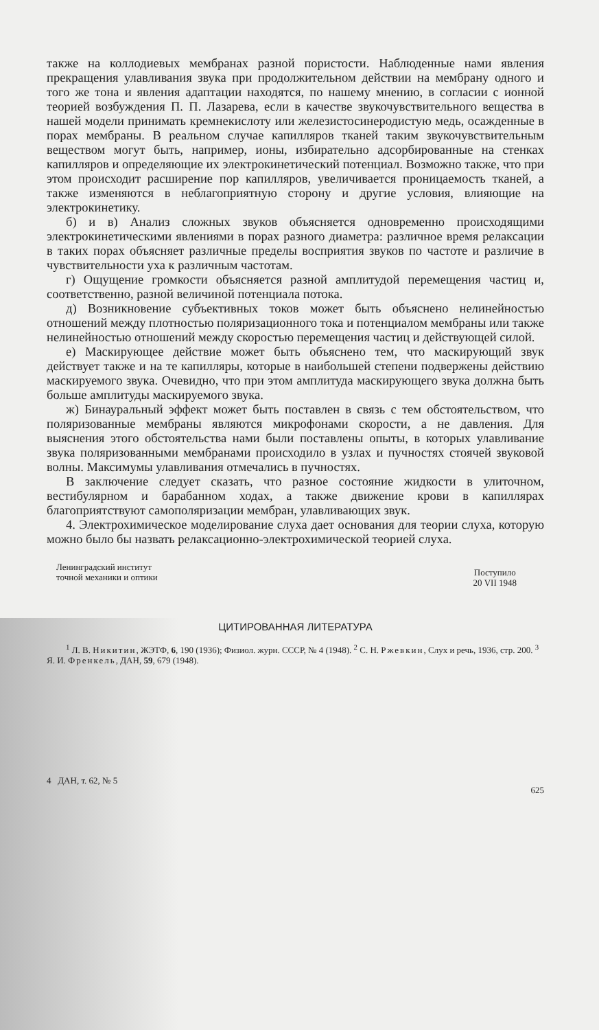также на коллодиевых мембранах разной пористости. Наблюденные нами явления прекращения улавливания звука при продолжительном действии на мембрану одного и того же тона и явления адаптации находятся, по нашему мнению, в согласии с ионной теорией возбуждения П. П. Лазарева, если в качестве звукочувствительного вещества в нашей модели принимать кремнекислоту или железистосинеродистую медь, осажденные в порах мембраны. В реальном случае капилляров тканей таким звукочувствительным веществом могут быть, например, ионы, избирательно адсорбированные на стенках капилляров и определяющие их электрокинетический потенциал. Возможно также, что при этом происходит расширение пор капилляров, увеличивается проницаемость тканей, а также изменяются в неблагоприятную сторону и другие условия, влияющие на электрокинетику.
б) и в) Анализ сложных звуков объясняется одновременно происходящими электрокинетическими явлениями в порах разного диаметра: различное время релаксации в таких порах объясняет различные пределы восприятия звуков по частоте и различие в чувствительности уха к различным частотам.
г) Ощущение громкости объясняется разной амплитудой перемещения частиц и, соответственно, разной величиной потенциала потока.
д) Возникновение субъективных токов может быть объяснено нелинейностью отношений между плотностью поляризационного тока и потенциалом мембраны или также нелинейностью отношений между скоростью перемещения частиц и действующей силой.
е) Маскирующее действие может быть объяснено тем, что маскирующий звук действует также и на те капилляры, которые в наибольшей степени подвержены действию маскируемого звука. Очевидно, что при этом амплитуда маскирующего звука должна быть больше амплитуды маскируемого звука.
ж) Бинауральный эффект может быть поставлен в связь с тем обстоятельством, что поляризованные мембраны являются микрофонами скорости, а не давления. Для выяснения этого обстоятельства нами были поставлены опыты, в которых улавливание звука поляризованными мембранами происходило в узлах и пучностях стоячей звуковой волны. Максимумы улавливания отмечались в пучностях.
В заключение следует сказать, что разное состояние жидкости в улиточном, вестибулярном и барабанном ходах, а также движение крови в капиллярах благоприятствуют самополяризации мембран, улавливающих звук.
4. Электрохимическое моделирование слуха дает основания для теории слуха, которую можно было бы назвать релаксационно-электрохимической теорией слуха.
Ленинградский институт
точной механики и оптики
Поступило
20 VII 1948
ЦИТИРОВАННАЯ ЛИТЕРАТУРА
<sup>1</sup> Л. В. Никитин, ЖЭТФ, 6, 190 (1936); Физиол. журн. СССР, № 4 (1948). <sup>2</sup> С. Н. Ржевкин, Слух и речь, 1936, стр. 200. <sup>3</sup> Я. И. Френкель, ДАН, 59, 679 (1948).
4 ДАН, т. 62, № 5 625